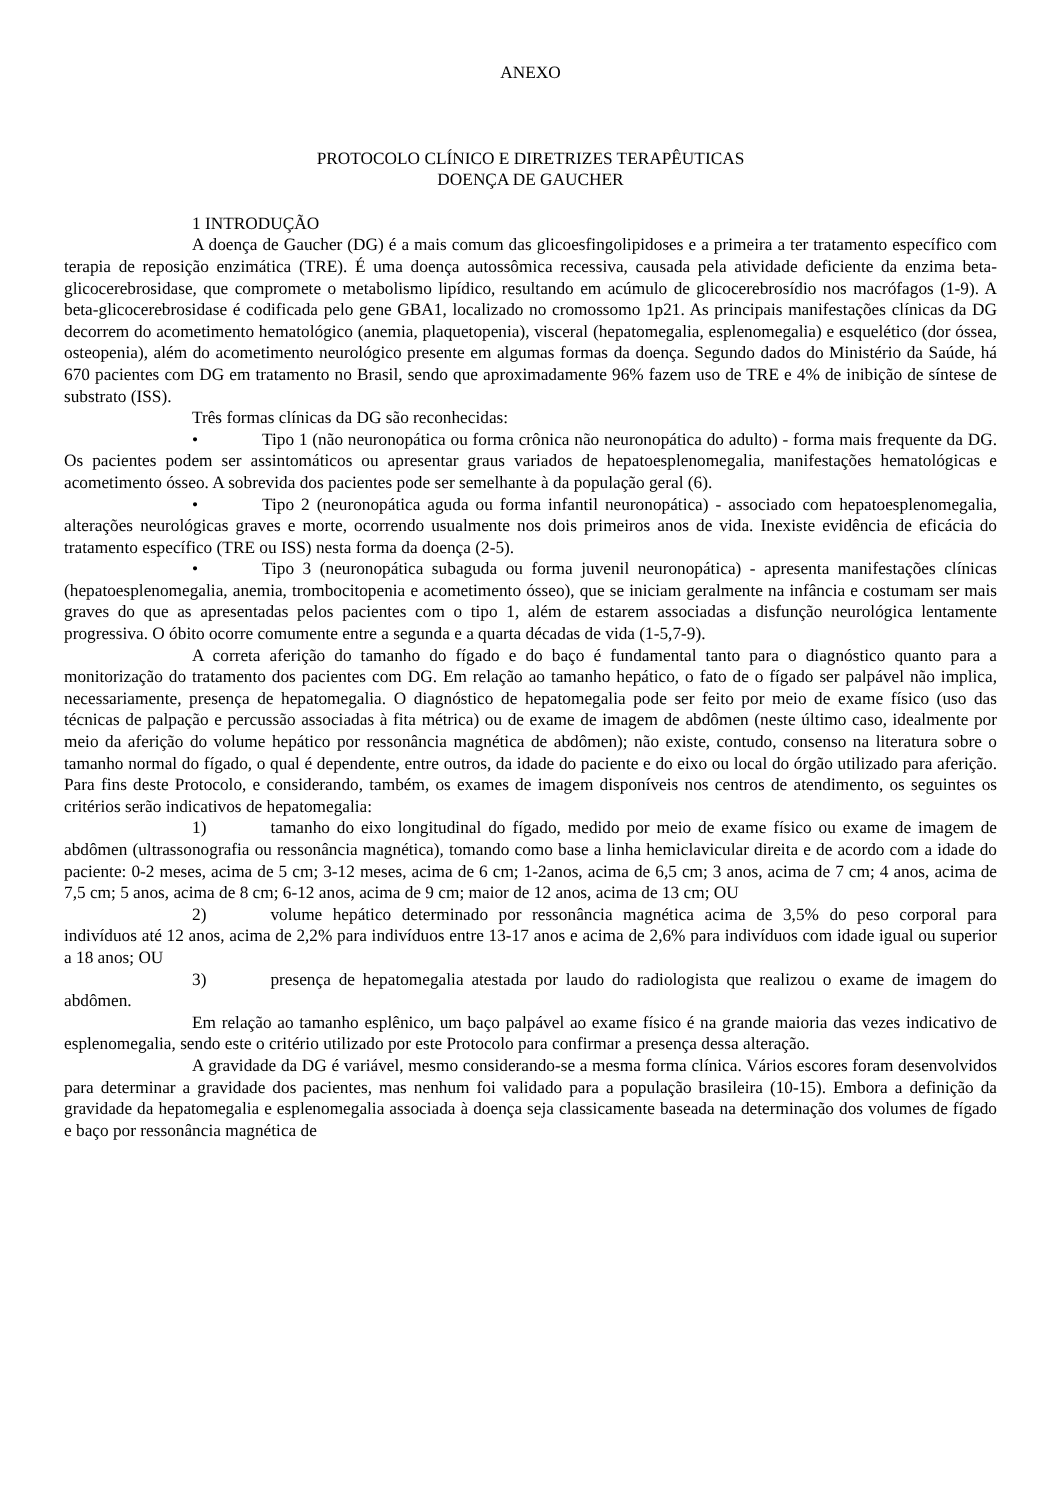ANEXO
PROTOCOLO CLÍNICO E DIRETRIZES TERAPÊUTICAS
DOENÇA DE GAUCHER
1 INTRODUÇÃO
A doença de Gaucher (DG) é a mais comum das glicoesfingolipidoses e a primeira a ter tratamento específico com terapia de reposição enzimática (TRE). É uma doença autossômica recessiva, causada pela atividade deficiente da enzima beta-glicocerebrosidase, que compromete o metabolismo lipídico, resultando em acúmulo de glicocerebrosídio nos macrófagos (1-9). A beta-glicocerebrosidase é codificada pelo gene GBA1, localizado no cromossomo 1p21. As principais manifestações clínicas da DG decorrem do acometimento hematológico (anemia, plaquetopenia), visceral (hepatomegalia, esplenomegalia) e esquelético (dor óssea, osteopenia), além do acometimento neurológico presente em algumas formas da doença. Segundo dados do Ministério da Saúde, há 670 pacientes com DG em tratamento no Brasil, sendo que aproximadamente 96% fazem uso de TRE e 4% de inibição de síntese de substrato (ISS).
Três formas clínicas da DG são reconhecidas:
• Tipo 1 (não neuronopática ou forma crônica não neuronopática do adulto) - forma mais frequente da DG. Os pacientes podem ser assintomáticos ou apresentar graus variados de hepatoesplenomegalia, manifestações hematológicas e acometimento ósseo. A sobrevida dos pacientes pode ser semelhante à da população geral (6).
• Tipo 2 (neuronopática aguda ou forma infantil neuronopática) - associado com hepatoesplenomegalia, alterações neurológicas graves e morte, ocorrendo usualmente nos dois primeiros anos de vida. Inexiste evidência de eficácia do tratamento específico (TRE ou ISS) nesta forma da doença (2-5).
• Tipo 3 (neuronopática subaguda ou forma juvenil neuronopática) - apresenta manifestações clínicas (hepatoesplenomegalia, anemia, trombocitopenia e acometimento ósseo), que se iniciam geralmente na infância e costumam ser mais graves do que as apresentadas pelos pacientes com o tipo 1, além de estarem associadas a disfunção neurológica lentamente progressiva. O óbito ocorre comumente entre a segunda e a quarta décadas de vida (1-5,7-9).
A correta aferição do tamanho do fígado e do baço é fundamental tanto para o diagnóstico quanto para a monitorização do tratamento dos pacientes com DG. Em relação ao tamanho hepático, o fato de o fígado ser palpável não implica, necessariamente, presença de hepatomegalia. O diagnóstico de hepatomegalia pode ser feito por meio de exame físico (uso das técnicas de palpação e percussão associadas à fita métrica) ou de exame de imagem de abdômen (neste último caso, idealmente por meio da aferição do volume hepático por ressonância magnética de abdômen); não existe, contudo, consenso na literatura sobre o tamanho normal do fígado, o qual é dependente, entre outros, da idade do paciente e do eixo ou local do órgão utilizado para aferição. Para fins deste Protocolo, e considerando, também, os exames de imagem disponíveis nos centros de atendimento, os seguintes os critérios serão indicativos de hepatomegalia:
1) tamanho do eixo longitudinal do fígado, medido por meio de exame físico ou exame de imagem de abdômen (ultrassonografia ou ressonância magnética), tomando como base a linha hemiclavicular direita e de acordo com a idade do paciente: 0-2 meses, acima de 5 cm; 3-12 meses, acima de 6 cm; 1-2anos, acima de 6,5 cm; 3 anos, acima de 7 cm; 4 anos, acima de 7,5 cm; 5 anos, acima de 8 cm; 6-12 anos, acima de 9 cm; maior de 12 anos, acima de 13 cm; OU
2) volume hepático determinado por ressonância magnética acima de 3,5% do peso corporal para indivíduos até 12 anos, acima de 2,2% para indivíduos entre 13-17 anos e acima de 2,6% para indivíduos com idade igual ou superior a 18 anos; OU
3) presença de hepatomegalia atestada por laudo do radiologista que realizou o exame de imagem do abdômen.
Em relação ao tamanho esplênico, um baço palpável ao exame físico é na grande maioria das vezes indicativo de esplenomegalia, sendo este o critério utilizado por este Protocolo para confirmar a presença dessa alteração.
A gravidade da DG é variável, mesmo considerando-se a mesma forma clínica. Vários escores foram desenvolvidos para determinar a gravidade dos pacientes, mas nenhum foi validado para a população brasileira (10-15). Embora a definição da gravidade da hepatomegalia e esplenomegalia associada à doença seja classicamente baseada na determinação dos volumes de fígado e baço por ressonância magnética de